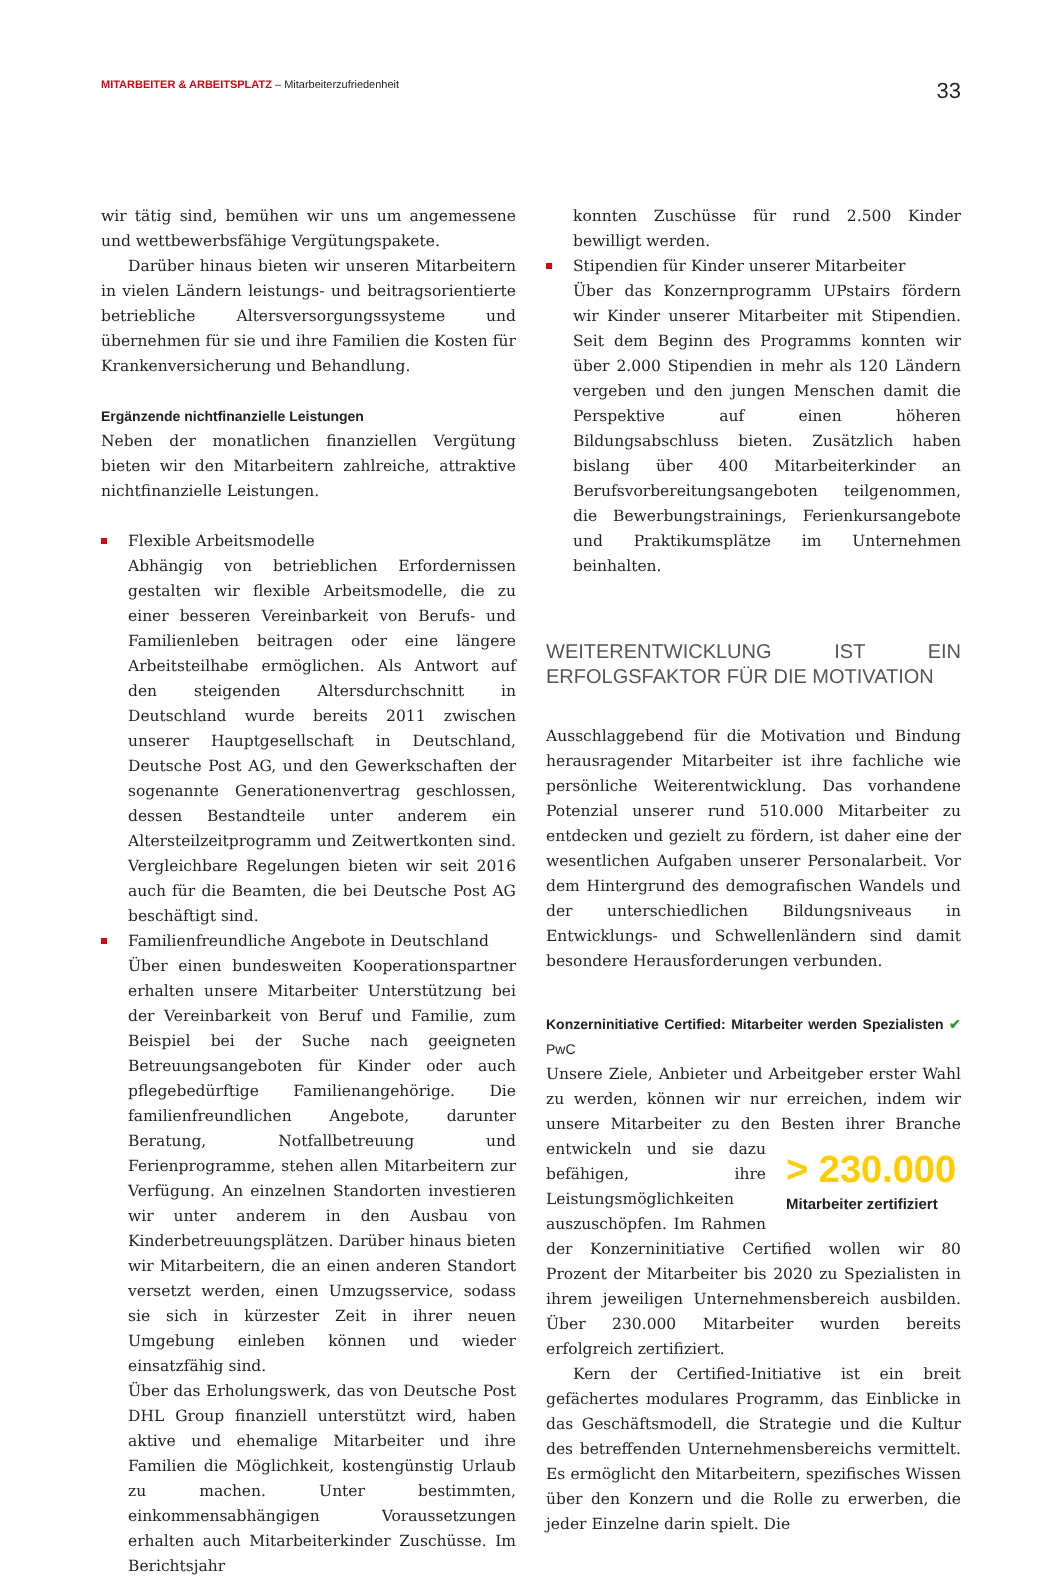MITARBEITER & ARBEITSPLATZ – Mitarbeiterzufriedenheit
33
wir tätig sind, bemühen wir uns um angemessene und wettbewerbsfähige Vergütungspakete.
Darüber hinaus bieten wir unseren Mitarbeitern in vielen Ländern leistungs- und beitragsorientierte betriebliche Altersversorgungssysteme und übernehmen für sie und ihre Familien die Kosten für Krankenversicherung und Behandlung.
Ergänzende nichtfinanzielle Leistungen
Neben der monatlichen finanziellen Vergütung bieten wir den Mitarbeitern zahlreiche, attraktive nichtfinanzielle Leistungen.
Flexible Arbeitsmodelle
Abhängig von betrieblichen Erfordernissen gestalten wir flexible Arbeitsmodelle, die zu einer besseren Vereinbarkeit von Berufs- und Familienleben beitragen oder eine längere Arbeitsteilhabe ermöglichen. Als Antwort auf den steigenden Altersdurchschnitt in Deutschland wurde bereits 2011 zwischen unserer Hauptgesellschaft in Deutschland, Deutsche Post AG, und den Gewerkschaften der sogenannte Generationenvertrag geschlossen, dessen Bestandteile unter anderem ein Altersteilzeitprogramm und Zeitwertkonten sind. Vergleichbare Regelungen bieten wir seit 2016 auch für die Beamten, die bei Deutsche Post AG beschäftigt sind.
Familienfreundliche Angebote in Deutschland
Über einen bundesweiten Kooperationspartner erhalten unsere Mitarbeiter Unterstützung bei der Vereinbarkeit von Beruf und Familie, zum Beispiel bei der Suche nach geeigneten Betreuungsangeboten für Kinder oder auch pflegebedürftige Familienangehörige. Die familienfreundlichen Angebote, darunter Beratung, Notfallbetreuung und Ferienprogramme, stehen allen Mitarbeitern zur Verfügung. An einzelnen Standorten investieren wir unter anderem in den Ausbau von Kinderbetreuungsplätzen. Darüber hinaus bieten wir Mitarbeitern, die an einen anderen Standort versetzt werden, einen Umzugsservice, sodass sie sich in kürzester Zeit in ihrer neuen Umgebung einleben können und wieder einsatzfähig sind.
Über das Erholungswerk, das von Deutsche Post DHL Group finanziell unterstützt wird, haben aktive und ehemalige Mitarbeiter und ihre Familien die Möglichkeit, kostengünstig Urlaub zu machen. Unter bestimmten, einkommensabhängigen Voraussetzungen erhalten auch Mitarbeiterkinder Zuschüsse. Im Berichtsjahr
konnten Zuschüsse für rund 2.500 Kinder bewilligt werden.
Stipendien für Kinder unserer Mitarbeiter
Über das Konzernprogramm UPstairs fördern wir Kinder unserer Mitarbeiter mit Stipendien. Seit dem Beginn des Programms konnten wir über 2.000 Stipendien in mehr als 120 Ländern vergeben und den jungen Menschen damit die Perspektive auf einen höheren Bildungsabschluss bieten. Zusätzlich haben bislang über 400 Mitarbeiterkinder an Berufsvorbereitungsangeboten teilgenommen, die Bewerbungstrainings, Ferienkursangebote und Praktikumsplätze im Unternehmen beinhalten.
WEITERENTWICKLUNG IST EIN ERFOLGSFAKTOR FÜR DIE MOTIVATION
Ausschlaggebend für die Motivation und Bindung herausragender Mitarbeiter ist ihre fachliche wie persönliche Weiterentwicklung. Das vorhandene Potenzial unserer rund 510.000 Mitarbeiter zu entdecken und gezielt zu fördern, ist daher eine der wesentlichen Aufgaben unserer Personalarbeit. Vor dem Hintergrund des demografischen Wandels und der unterschiedlichen Bildungsniveaus in Entwicklungs- und Schwellenländern sind damit besondere Herausforderungen verbunden.
Konzerninitiative Certified: Mitarbeiter werden Spezialisten ✔ PwC
Unsere Ziele, Anbieter und Arbeitgeber erster Wahl zu werden, können wir nur erreichen, indem wir unsere Mitarbeiter zu den Besten ihrer Branche entwickeln und > 230.000
Mitarbeiter zertifiziert sie dazu befähigen, ihre Leistungsmöglichkeiten auszuschöpfen. Im Rahmen der Konzerninitiative Certified wollen wir 80 Prozent der Mitarbeiter bis 2020 zu Spezialisten in ihrem jeweiligen Unternehmensbereich ausbilden. Über 230.000 Mitarbeiter wurden bereits erfolgreich zertifiziert.
Kern der Certified-Initiative ist ein breit gefächertes modulares Programm, das Einblicke in das Geschäftsmodell, die Strategie und die Kultur des betreffenden Unternehmensbereichs vermittelt. Es ermöglicht den Mitarbeitern, spezifisches Wissen über den Konzern und die Rolle zu erwerben, die jeder Einzelne darin spielt. Die